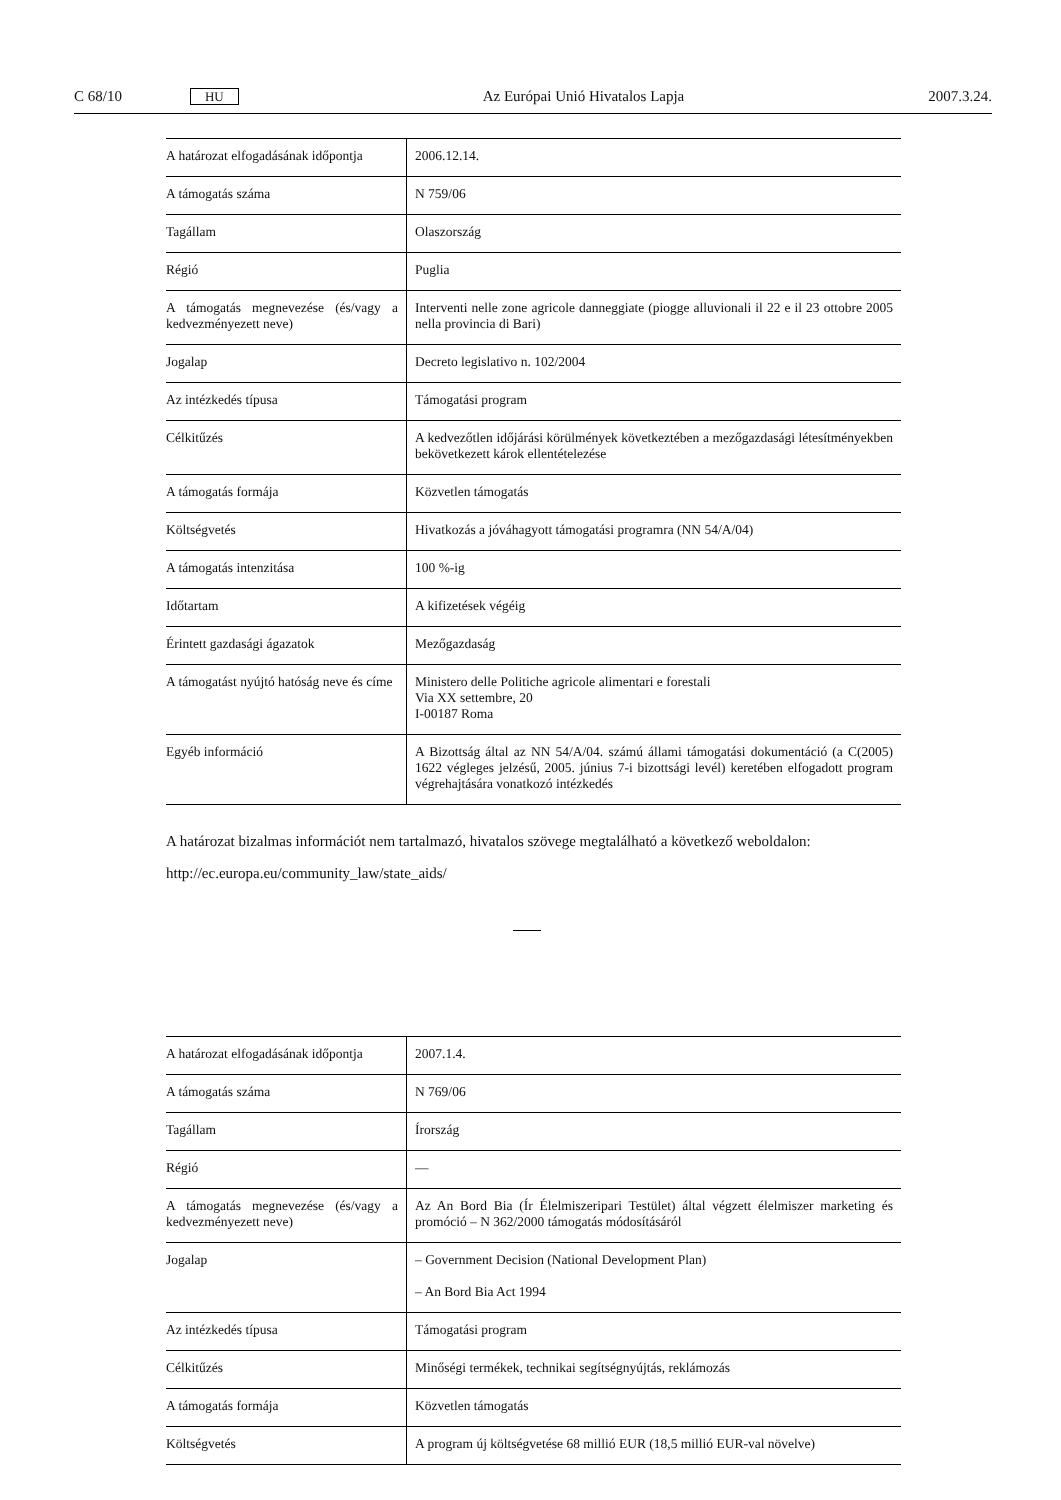C 68/10 HU Az Európai Unió Hivatalos Lapja 2007.3.24.
| A határozat elfogadásának időpontja | 2006.12.14. |
| A támogatás száma | N 759/06 |
| Tagállam | Olaszország |
| Régió | Puglia |
| A támogatás megnevezése (és/vagy a kedvezményezett neve) | Interventi nelle zone agricole danneggiate (piogge alluvionali il 22 e il 23 ottobre 2005 nella provincia di Bari) |
| Jogalap | Decreto legislativo n. 102/2004 |
| Az intézkedés típusa | Támogatási program |
| Célkitűzés | A kedvezőtlen időjárási körülmények következtében a mezőgazdasági létesítményekben bekövetkezett károk ellentételezése |
| A támogatás formája | Közvetlen támogatás |
| Költségvetés | Hivatkozás a jóváhagyott támogatási programra (NN 54/A/04) |
| A támogatás intenzitása | 100 %-ig |
| Időtartam | A kifizetések végéig |
| Érintett gazdasági ágazatok | Mezőgazdaság |
| A támogatást nyújtó hatóság neve és címe | Ministero delle Politiche agricole alimentari e forestali Via XX settembre, 20 I-00187 Roma |
| Egyéb információ | A Bizottság által az NN 54/A/04. számú állami támogatási dokumentáció (a C(2005) 1622 végleges jelzésű, 2005. június 7-i bizottsági levél) keretében elfogadott program végrehajtására vonatkozó intézkedés |
A határozat bizalmas információt nem tartalmazó, hivatalos szövege megtalálható a következő weboldalon:
http://ec.europa.eu/community_law/state_aids/
| A határozat elfogadásának időpontja | 2007.1.4. |
| A támogatás száma | N 769/06 |
| Tagállam | Írország |
| Régió | — |
| A támogatás megnevezése (és/vagy a kedvezményezett neve) | Az An Bord Bia (Ír Élelmiszeripari Testület) által végzett élelmiszer marketing és promóció – N 362/2000 támogatás módosításáról |
| Jogalap | – Government Decision (National Development Plan) – An Bord Bia Act 1994 |
| Az intézkedés típusa | Támogatási program |
| Célkitűzés | Minőségi termékek, technikai segítségnyújtás, reklámozás |
| A támogatás formája | Közvetlen támogatás |
| Költségvetés | A program új költségvetése 68 millió EUR (18,5 millió EUR-val növelve) |